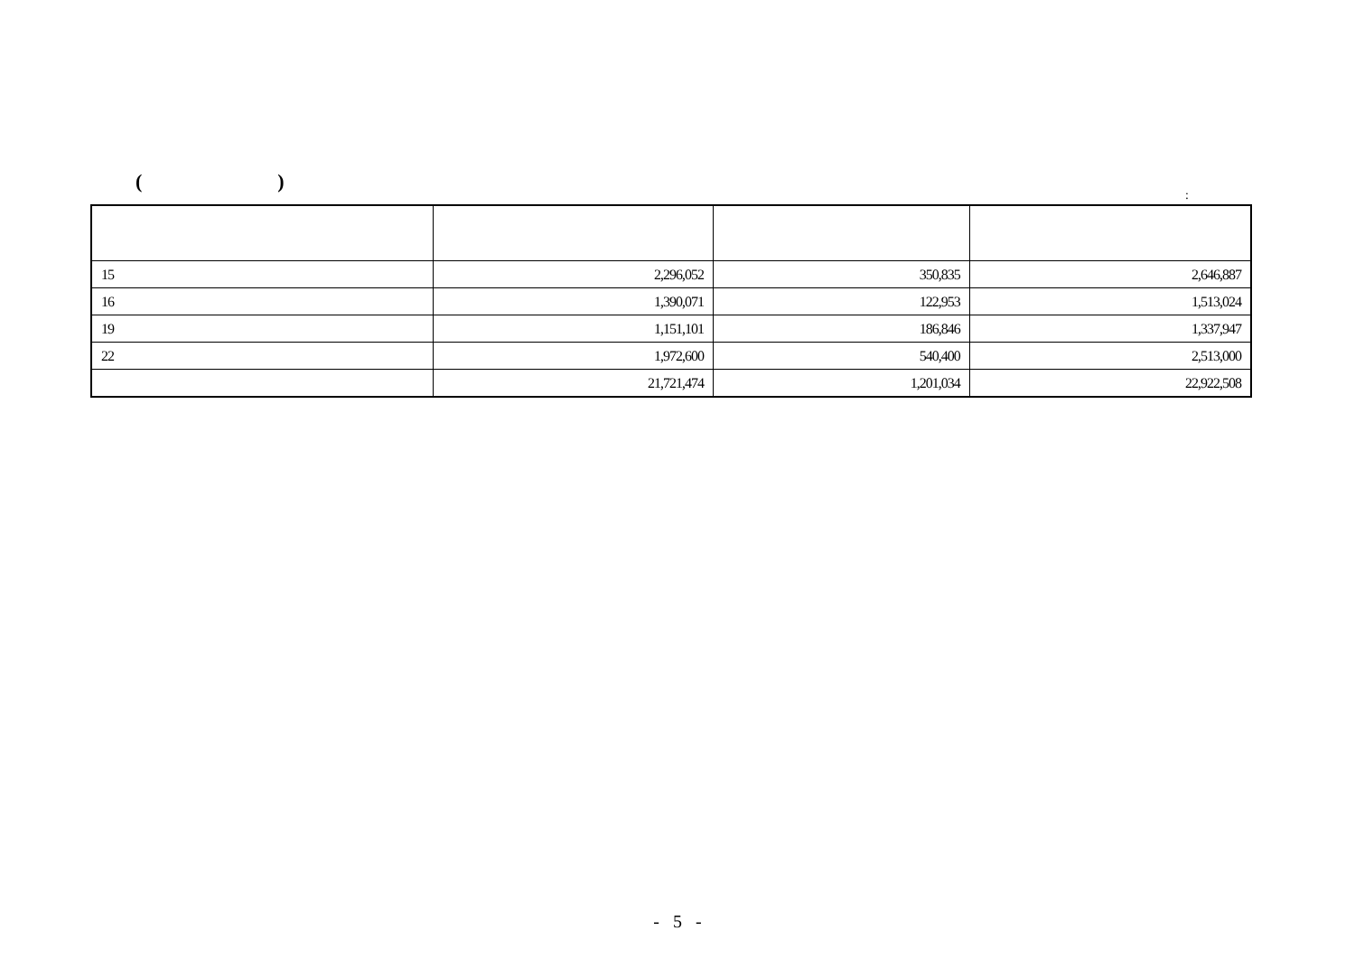( )
:
| 15 | 2,296,052 | 350,835 | 2,646,887 |
| 16 | 1,390,071 | 122,953 | 1,513,024 |
| 19 | 1,151,101 | 186,846 | 1,337,947 |
| 22 | 1,972,600 | 540,400 | 2,513,000 |
| | 21,721,474 | 1,201,034 | 22,922,508 |
- 5 -